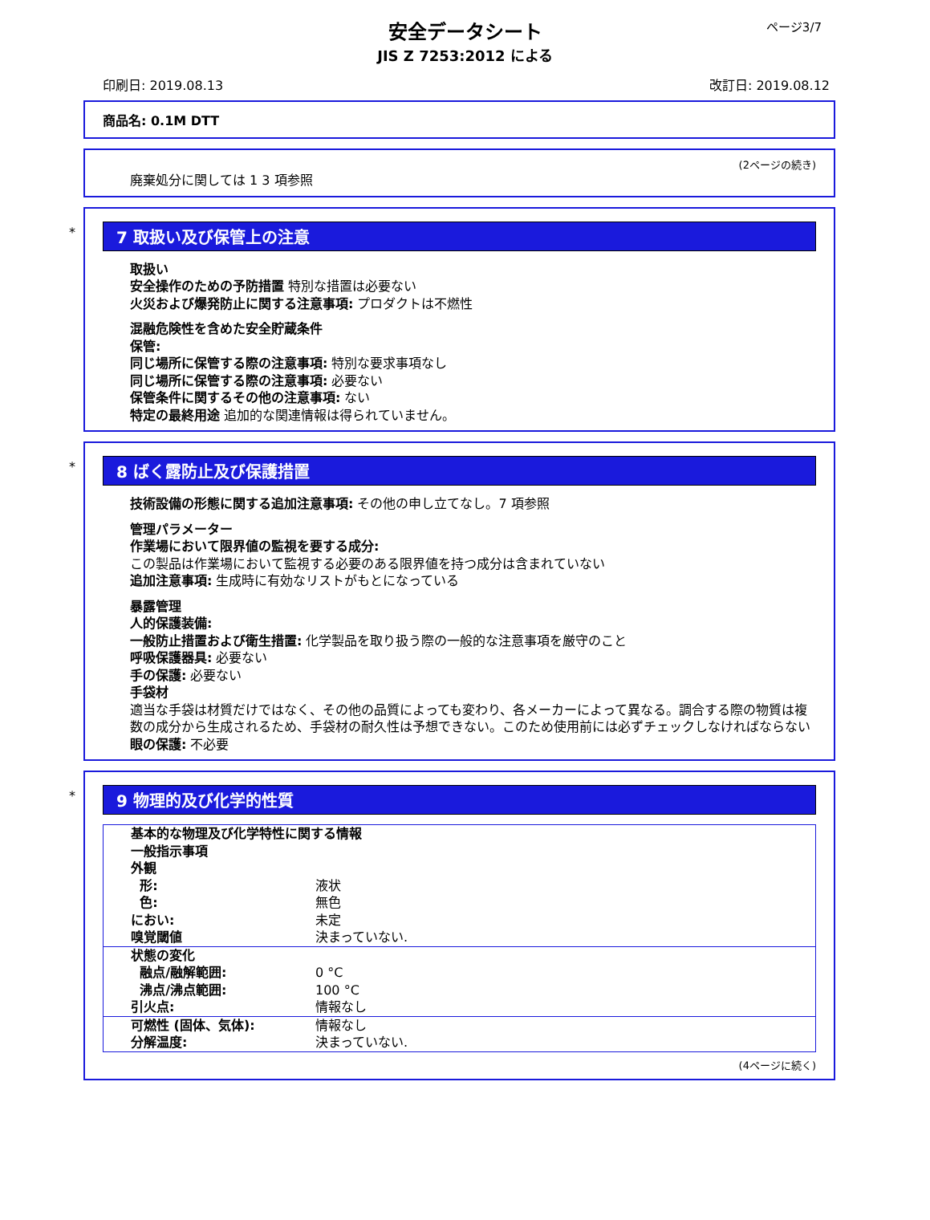ページ3/7
安全データシート
JIS Z 7253:2012 による
印刷日: 2019.08.13 改訂日: 2019.08.12
商品名: 0.1M DTT
(2ページの続き)
廃棄処分に関しては 1 3 項参照
*
7 取扱い及び保管上の注意
取扱い
安全操作のための予防措置 特別な措置は必要ない
火災および爆発防止に関する注意事項: プロダクトは不燃性
混融危険性を含めた安全貯蔵条件
保管:
同じ場所に保管する際の注意事項: 特別な要求事項なし
同じ場所に保管する際の注意事項: 必要ない
保管条件に関するその他の注意事項: ない
特定の最終用途 追加的な関連情報は得られていません。
*
8 ばく露防止及び保護措置
技術設備の形態に関する追加注意事項: その他の申し立てなし。7 項参照
管理パラメーター
作業場において限界値の監視を要する成分:
この製品は作業場において監視する必要のある限界値を持つ成分は含まれていない
追加注意事項: 生成時に有効なリストがもとになっている
暴露管理
人的保護装備:
一般防止措置および衛生措置: 化学製品を取り扱う際の一般的な注意事項を厳守のこと
呼吸保護器具: 必要ない
手の保護: 必要ない
手袋材
適当な手袋は材質だけではなく、その他の品質によっても変わり、各メーカーによって異なる。調合する際の物質は複数の成分から生成されるため、手袋材の耐久性は予想できない。このため使用前には必ずチェックしなければならない
眼の保護: 不必要
*
9 物理的及び化学的性質
| 基本的な物理及び化学特性に関する情報 | |
| 一般指示事項 | |
| 外観 | |
| 形: | 液状 |
| 色: | 無色 |
| におい: | 未定 |
| 嗅覚閾値 | 決まっていない. |
| 状態の変化 | |
| 融点/融解範囲: | 0 °C |
| 沸点/沸点範囲: | 100 °C |
| 引火点: | 情報なし |
| 可燃性 (固体、気体): | 情報なし |
| 分解温度: | 決まっていない. |
(4ページに続く)